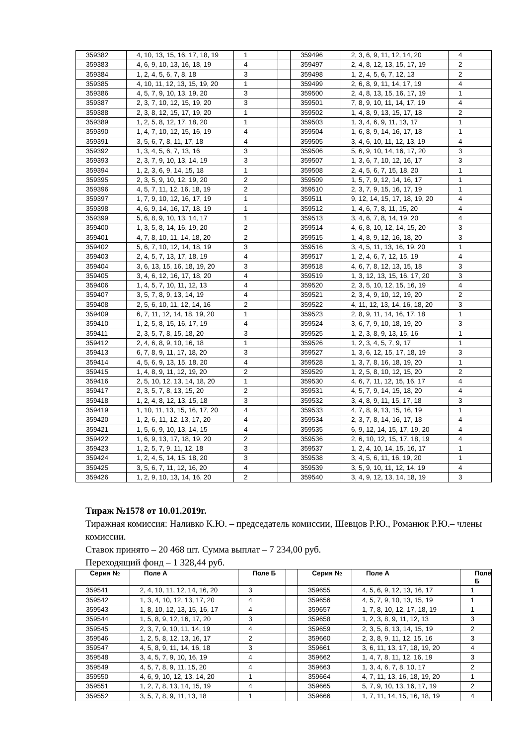| 359382 | 4, 10, 13, 15, 16, 17, 18, 19 | 1 | | 359496 | 2, 3, 6, 9, 11, 12, 14, 20 | 4 |
| 359383 | 4, 6, 9, 10, 13, 16, 18, 19 | 4 | | 359497 | 2, 4, 8, 12, 13, 15, 17, 19 | 2 |
| 359384 | 1, 2, 4, 5, 6, 7, 8, 18 | 3 | | 359498 | 1, 2, 4, 5, 6, 7, 12, 13 | 2 |
| 359385 | 4, 10, 11, 12, 13, 15, 19, 20 | 1 | | 359499 | 2, 6, 8, 9, 11, 14, 17, 19 | 4 |
| 359386 | 4, 5, 7, 9, 10, 13, 19, 20 | 3 | | 359500 | 2, 4, 8, 13, 15, 16, 17, 19 | 1 |
| 359387 | 2, 3, 7, 10, 12, 15, 19, 20 | 3 | | 359501 | 7, 8, 9, 10, 11, 14, 17, 19 | 4 |
| 359388 | 2, 3, 8, 12, 15, 17, 19, 20 | 1 | | 359502 | 1, 4, 8, 9, 13, 15, 17, 18 | 2 |
| 359389 | 1, 2, 5, 8, 12, 17, 18, 20 | 1 | | 359503 | 1, 3, 4, 6, 9, 11, 13, 17 | 1 |
| 359390 | 1, 4, 7, 10, 12, 15, 16, 19 | 4 | | 359504 | 1, 6, 8, 9, 14, 16, 17, 18 | 1 |
| 359391 | 3, 5, 6, 7, 8, 11, 17, 18 | 4 | | 359505 | 3, 4, 6, 10, 11, 12, 13, 19 | 4 |
| 359392 | 1, 3, 4, 5, 6, 7, 13, 16 | 3 | | 359506 | 5, 6, 9, 10, 14, 16, 17, 20 | 3 |
| 359393 | 2, 3, 7, 9, 10, 13, 14, 19 | 3 | | 359507 | 1, 3, 6, 7, 10, 12, 16, 17 | 3 |
| 359394 | 1, 2, 3, 6, 9, 14, 15, 18 | 1 | | 359508 | 2, 4, 5, 6, 7, 15, 18, 20 | 1 |
| 359395 | 2, 3, 5, 9, 10, 12, 19, 20 | 2 | | 359509 | 1, 5, 7, 9, 12, 14, 16, 17 | 1 |
| 359396 | 4, 5, 7, 11, 12, 16, 18, 19 | 2 | | 359510 | 2, 3, 7, 9, 15, 16, 17, 19 | 1 |
| 359397 | 1, 7, 9, 10, 12, 16, 17, 19 | 1 | | 359511 | 9, 12, 14, 15, 17, 18, 19, 20 | 4 |
| 359398 | 4, 6, 9, 14, 16, 17, 18, 19 | 1 | | 359512 | 1, 4, 6, 7, 8, 11, 15, 20 | 4 |
| 359399 | 5, 6, 8, 9, 10, 13, 14, 17 | 1 | | 359513 | 3, 4, 6, 7, 8, 14, 19, 20 | 4 |
| 359400 | 1, 3, 5, 8, 14, 16, 19, 20 | 2 | | 359514 | 4, 6, 8, 10, 12, 14, 15, 20 | 3 |
| 359401 | 4, 7, 8, 10, 11, 14, 18, 20 | 2 | | 359515 | 1, 4, 8, 9, 12, 16, 18, 20 | 3 |
| 359402 | 5, 6, 7, 10, 12, 14, 18, 19 | 3 | | 359516 | 3, 4, 5, 11, 13, 16, 19, 20 | 1 |
| 359403 | 2, 4, 5, 7, 13, 17, 18, 19 | 4 | | 359517 | 1, 2, 4, 6, 7, 12, 15, 19 | 4 |
| 359404 | 3, 6, 13, 15, 16, 18, 19, 20 | 3 | | 359518 | 4, 6, 7, 8, 12, 13, 15, 18 | 3 |
| 359405 | 3, 4, 6, 12, 16, 17, 18, 20 | 4 | | 359519 | 1, 3, 12, 13, 15, 16, 17, 20 | 3 |
| 359406 | 1, 4, 5, 7, 10, 11, 12, 13 | 4 | | 359520 | 2, 3, 5, 10, 12, 15, 16, 19 | 4 |
| 359407 | 3, 5, 7, 8, 9, 13, 14, 19 | 4 | | 359521 | 2, 3, 4, 9, 10, 12, 19, 20 | 2 |
| 359408 | 2, 5, 6, 10, 11, 12, 14, 16 | 2 | | 359522 | 4, 11, 12, 13, 14, 16, 18, 20 | 3 |
| 359409 | 6, 7, 11, 12, 14, 18, 19, 20 | 1 | | 359523 | 2, 8, 9, 11, 14, 16, 17, 18 | 1 |
| 359410 | 1, 2, 5, 8, 15, 16, 17, 19 | 4 | | 359524 | 3, 6, 7, 9, 10, 18, 19, 20 | 3 |
| 359411 | 2, 3, 5, 7, 8, 15, 18, 20 | 3 | | 359525 | 1, 2, 3, 8, 9, 13, 15, 16 | 1 |
| 359412 | 2, 4, 6, 8, 9, 10, 16, 18 | 1 | | 359526 | 1, 2, 3, 4, 5, 7, 9, 17 | 1 |
| 359413 | 6, 7, 8, 9, 11, 17, 18, 20 | 3 | | 359527 | 1, 3, 6, 12, 15, 17, 18, 19 | 3 |
| 359414 | 4, 5, 6, 9, 13, 15, 18, 20 | 4 | | 359528 | 1, 3, 7, 8, 16, 18, 19, 20 | 1 |
| 359415 | 1, 4, 8, 9, 11, 12, 19, 20 | 2 | | 359529 | 1, 2, 5, 8, 10, 12, 15, 20 | 2 |
| 359416 | 2, 5, 10, 12, 13, 14, 18, 20 | 1 | | 359530 | 4, 6, 7, 11, 12, 15, 16, 17 | 4 |
| 359417 | 2, 3, 5, 7, 8, 13, 15, 20 | 2 | | 359531 | 4, 5, 7, 9, 14, 15, 18, 20 | 4 |
| 359418 | 1, 2, 4, 8, 12, 13, 15, 18 | 3 | | 359532 | 3, 4, 8, 9, 11, 15, 17, 18 | 3 |
| 359419 | 1, 10, 11, 13, 15, 16, 17, 20 | 4 | | 359533 | 4, 7, 8, 9, 13, 15, 16, 19 | 1 |
| 359420 | 1, 2, 6, 11, 12, 13, 17, 20 | 4 | | 359534 | 2, 3, 7, 8, 14, 16, 17, 18 | 4 |
| 359421 | 1, 5, 6, 9, 10, 13, 14, 15 | 4 | | 359535 | 6, 9, 12, 14, 15, 17, 19, 20 | 4 |
| 359422 | 1, 6, 9, 13, 17, 18, 19, 20 | 2 | | 359536 | 2, 6, 10, 12, 15, 17, 18, 19 | 4 |
| 359423 | 1, 2, 5, 7, 9, 11, 12, 18 | 3 | | 359537 | 1, 2, 4, 10, 14, 15, 16, 17 | 1 |
| 359424 | 1, 2, 4, 5, 14, 15, 18, 20 | 3 | | 359538 | 3, 4, 5, 6, 11, 16, 19, 20 | 1 |
| 359425 | 3, 5, 6, 7, 11, 12, 16, 20 | 4 | | 359539 | 3, 5, 9, 10, 11, 12, 14, 19 | 4 |
| 359426 | 1, 2, 9, 10, 13, 14, 16, 20 | 2 | | 359540 | 3, 4, 9, 12, 13, 14, 18, 19 | 3 |
Тираж №1578 от 10.01.2019г.
Тиражная комиссия: Наливко К.Ю. – председатель комиссии, Шевцов Р.Ю., Романюк Р.Ю.– члены комиссии.
Ставок принято – 20 468 шт. Сумма выплат – 7 234,00 руб.
Переходящий фонд – 1 328,44 руб.
| Серия № | Поле А | Поле Б | | Серия № | Поле А | Поле Б |
| --- | --- | --- | --- | --- | --- | --- |
| 359541 | 2, 4, 10, 11, 12, 14, 16, 20 | 3 | | 359655 | 4, 5, 6, 9, 12, 13, 16, 17 | 1 |
| 359542 | 1, 3, 4, 10, 12, 13, 17, 20 | 4 | | 359656 | 4, 5, 7, 9, 10, 13, 15, 19 | 1 |
| 359543 | 1, 8, 10, 12, 13, 15, 16, 17 | 4 | | 359657 | 1, 7, 8, 10, 12, 17, 18, 19 | 1 |
| 359544 | 1, 5, 8, 9, 12, 16, 17, 20 | 3 | | 359658 | 1, 2, 3, 8, 9, 11, 12, 13 | 3 |
| 359545 | 2, 3, 7, 9, 10, 11, 14, 19 | 4 | | 359659 | 2, 3, 5, 8, 13, 14, 15, 19 | 2 |
| 359546 | 1, 2, 5, 8, 12, 13, 16, 17 | 2 | | 359660 | 2, 3, 8, 9, 11, 12, 15, 16 | 3 |
| 359547 | 4, 5, 8, 9, 11, 14, 16, 18 | 3 | | 359661 | 3, 6, 11, 13, 17, 18, 19, 20 | 4 |
| 359548 | 3, 4, 5, 7, 9, 10, 16, 19 | 4 | | 359662 | 1, 4, 7, 8, 11, 12, 16, 19 | 3 |
| 359549 | 4, 5, 7, 8, 9, 11, 15, 20 | 4 | | 359663 | 1, 3, 4, 6, 7, 8, 10, 17 | 2 |
| 359550 | 4, 6, 9, 10, 12, 13, 14, 20 | 1 | | 359664 | 4, 7, 11, 13, 16, 18, 19, 20 | 1 |
| 359551 | 1, 2, 7, 8, 13, 14, 15, 19 | 4 | | 359665 | 5, 7, 9, 10, 13, 16, 17, 19 | 2 |
| 359552 | 3, 5, 7, 8, 9, 11, 13, 18 | 1 | | 359666 | 1, 7, 11, 14, 15, 16, 18, 19 | 4 |